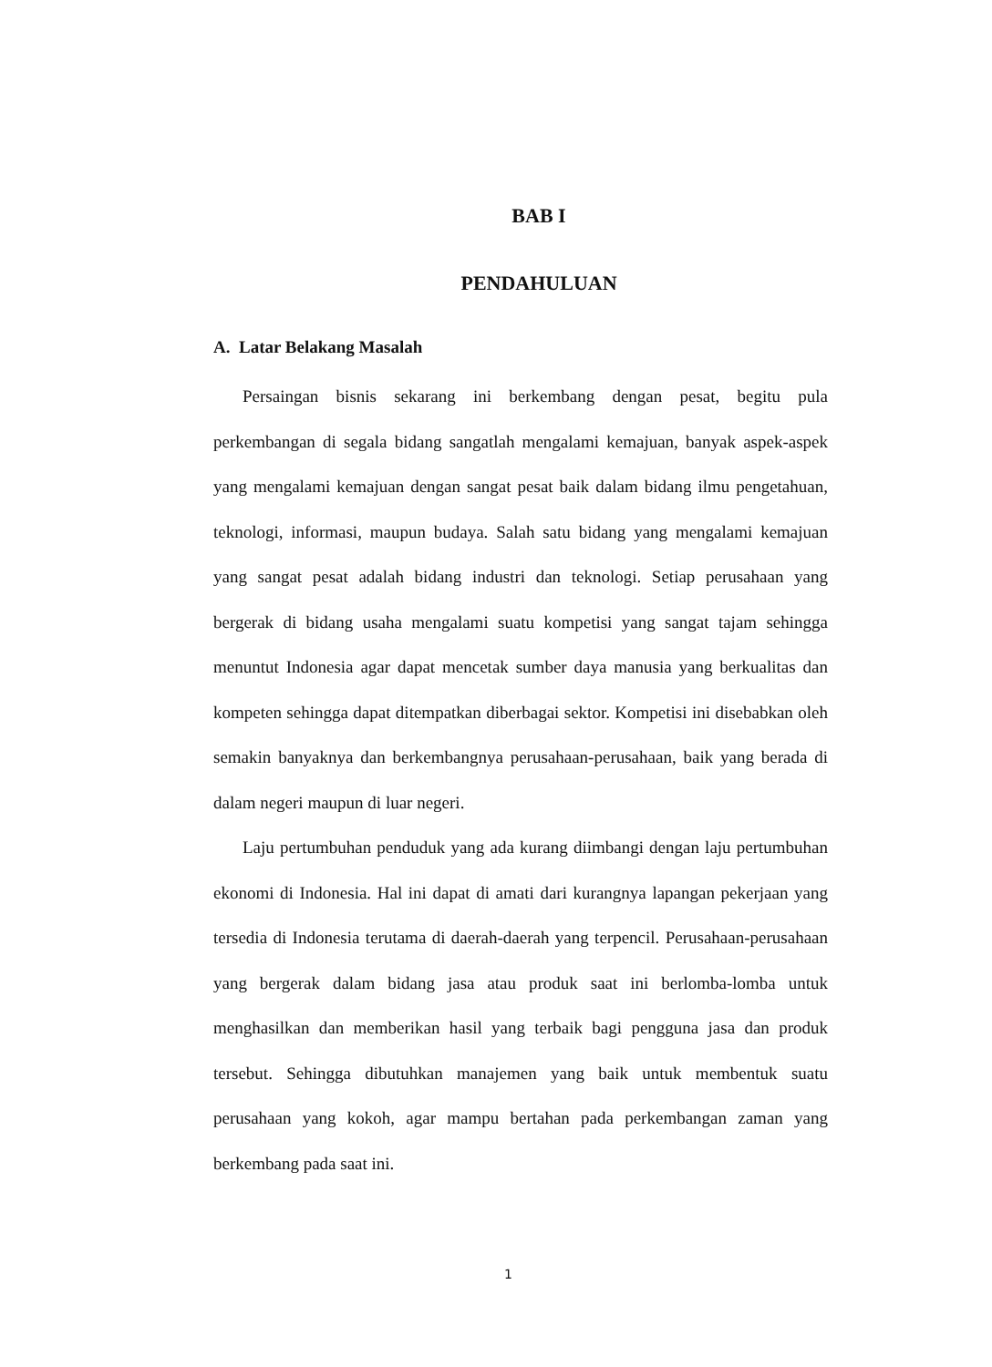BAB I
PENDAHULUAN
A. Latar Belakang Masalah
Persaingan bisnis sekarang ini berkembang dengan pesat, begitu pula perkembangan di segala bidang sangatlah mengalami kemajuan, banyak aspek-aspek yang mengalami kemajuan dengan sangat pesat baik dalam bidang ilmu pengetahuan, teknologi, informasi, maupun budaya. Salah satu bidang yang mengalami kemajuan yang sangat pesat adalah bidang industri dan teknologi. Setiap perusahaan yang bergerak di bidang usaha mengalami suatu kompetisi yang sangat tajam sehingga menuntut Indonesia agar dapat mencetak sumber daya manusia yang berkualitas dan kompeten sehingga dapat ditempatkan diberbagai sektor. Kompetisi ini disebabkan oleh semakin banyaknya dan berkembangnya perusahaan-perusahaan, baik yang berada di dalam negeri maupun di luar negeri.
Laju pertumbuhan penduduk yang ada kurang diimbangi dengan laju pertumbuhan ekonomi di Indonesia. Hal ini dapat di amati dari kurangnya lapangan pekerjaan yang tersedia di Indonesia terutama di daerah-daerah yang terpencil. Perusahaan-perusahaan yang bergerak dalam bidang jasa atau produk saat ini berlomba-lomba untuk menghasilkan dan memberikan hasil yang terbaik bagi pengguna jasa dan produk tersebut. Sehingga dibutuhkan manajemen yang baik untuk membentuk suatu perusahaan yang kokoh, agar mampu bertahan pada perkembangan zaman yang berkembang pada saat ini.
1